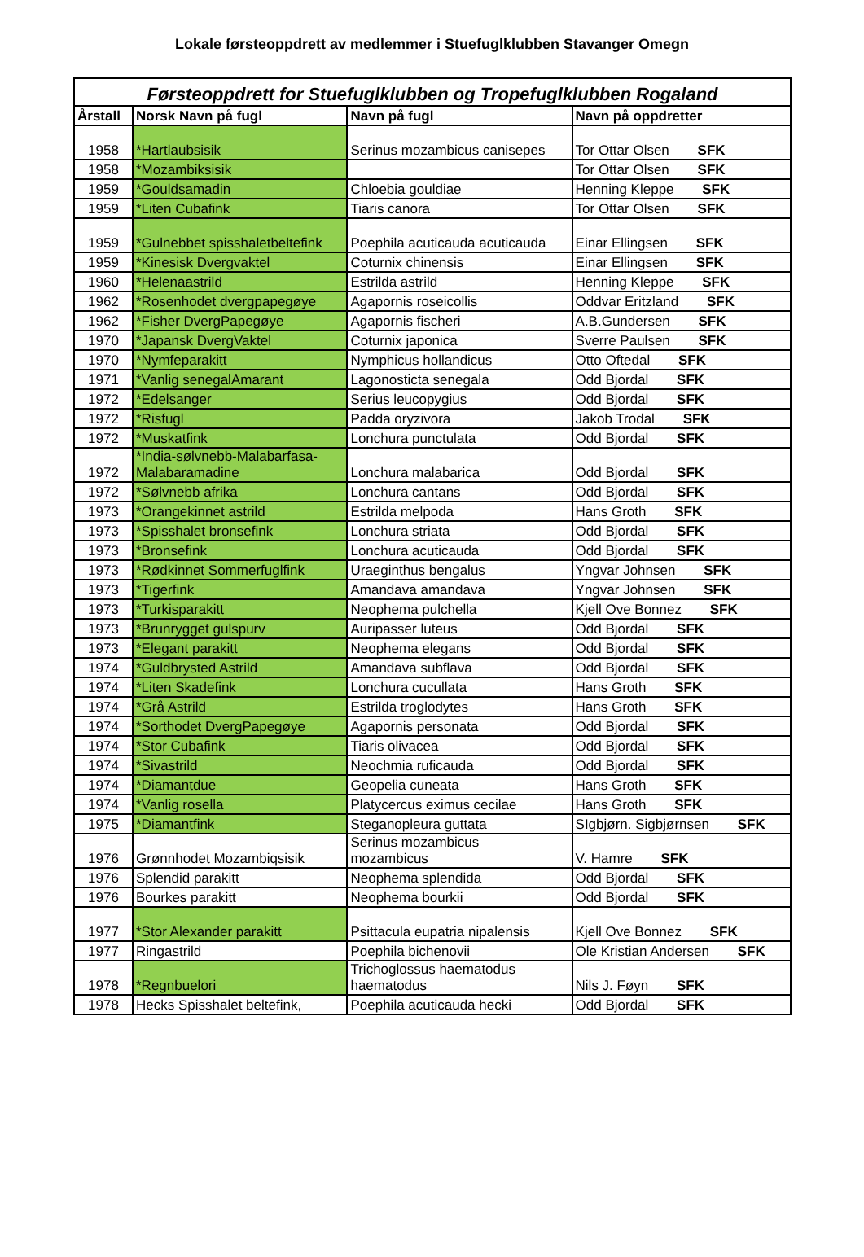Lokale førsteoppdrett av medlemmer i Stuefuglklubben Stavanger Omegn
| Førsteoppdrett for Stuefuglklubben og Tropefuglklubben Rogaland | | | |
| --- | --- | --- | --- |
| Årstall | Norsk Navn på fugl | Navn på fugl | Navn på oppdretter |
| 1958 | *Hartlaubsisik | Serinus mozambicus canisepes | Tor Ottar Olsen SFK |
| 1958 | *Mozambiksisik | | Tor Ottar Olsen SFK |
| 1959 | *Gouldsamadin | Chloebia gouldiae | Henning Kleppe SFK |
| 1959 | *Liten Cubafink | Tiaris canora | Tor Ottar Olsen SFK |
| 1959 | *Gulnebbet spisshaletbeltefink | Poephila acuticauda acuticauda | Einar Ellingsen SFK |
| 1959 | *Kinesisk Dvergvaktel | Coturnix chinensis | Einar Ellingsen SFK |
| 1960 | *Helenaastrild | Estrilda astrild | Henning Kleppe SFK |
| 1962 | *Rosenhodet dvergpapegøye | Agapornis roseicollis | Oddvar Eritzland SFK |
| 1962 | *Fisher DvergPapegøye | Agapornis fischeri | A.B.Gundersen SFK |
| 1970 | *Japansk DvergVaktel | Coturnix japonica | Sverre Paulsen SFK |
| 1970 | *Nymfeparakitt | Nymphicus hollandicus | Otto Oftedal SFK |
| 1971 | *Vanlig senegalAmarant | Lagonosticta senegala | Odd Bjordal SFK |
| 1972 | *Edelsanger | Serius leucopygius | Odd Bjordal SFK |
| 1972 | *Risfugl | Padda oryzivora | Jakob Trodal SFK |
| 1972 | *Muskatfink | Lonchura punctulata | Odd Bjordal SFK |
| 1972 | *India-sølvnebb-Malabarfasa- Malabaramadine | Lonchura malabarica | Odd Bjordal SFK |
| 1972 | *Sølvnebb afrika | Lonchura cantans | Odd Bjordal SFK |
| 1973 | *Orangekinnet astrild | Estrilda melpoda | Hans Groth SFK |
| 1973 | *Spisshalet bronsefink | Lonchura striata | Odd Bjordal SFK |
| 1973 | *Bronsefink | Lonchura acuticauda | Odd Bjordal SFK |
| 1973 | *Rødkinnet Sommerfuglfink | Uraeginthus bengalus | Yngvar Johnsen SFK |
| 1973 | *Tigerfink | Amandava amandava | Yngvar Johnsen SFK |
| 1973 | *Turkisparakitt | Neophema pulchella | Kjell Ove Bonnez SFK |
| 1973 | *Brunrygget gulspurv | Auripasser luteus | Odd Bjordal SFK |
| 1973 | *Elegant parakitt | Neophema elegans | Odd Bjordal SFK |
| 1974 | *Guldbrysted Astrild | Amandava subflava | Odd Bjordal SFK |
| 1974 | *Liten Skadefink | Lonchura cucullata | Hans Groth SFK |
| 1974 | *Grå Astrild | Estrilda troglodytes | Hans Groth SFK |
| 1974 | *Sorthodet DvergPapegøye | Agapornis personata | Odd Bjordal SFK |
| 1974 | *Stor Cubafink | Tiaris olivacea | Odd Bjordal SFK |
| 1974 | *Sivastrild | Neochmia ruficauda | Odd Bjordal SFK |
| 1974 | *Diamantdue | Geopelia cuneata | Hans Groth SFK |
| 1974 | *Vanlig rosella | Platycercus eximus cecilae | Hans Groth SFK |
| 1975 | *Diamantfink | Steganopleura guttata | SIgbjørn. Sigbjørnsen SFK |
| 1976 | Grønnhodet Mozambiqsisik | Serinus mozambicus mozambicus | V. Hamre SFK |
| 1976 | Splendid parakitt | Neophema splendida | Odd Bjordal SFK |
| 1976 | Bourkes parakitt | Neophema bourkii | Odd Bjordal SFK |
| 1977 | *Stor Alexander parakitt | Psittacula eupatria nipalensis | Kjell Ove Bonnez SFK |
| 1977 | Ringastrild | Poephila bichenovii | Ole Kristian Andersen SFK |
| 1978 | *Regnbuelori | Trichoglossus haematodus haematodus | Nils J. Føyn SFK |
| 1978 | Hecks Spisshalet beltefink, | Poephila acuticauda hecki | Odd Bjordal SFK |